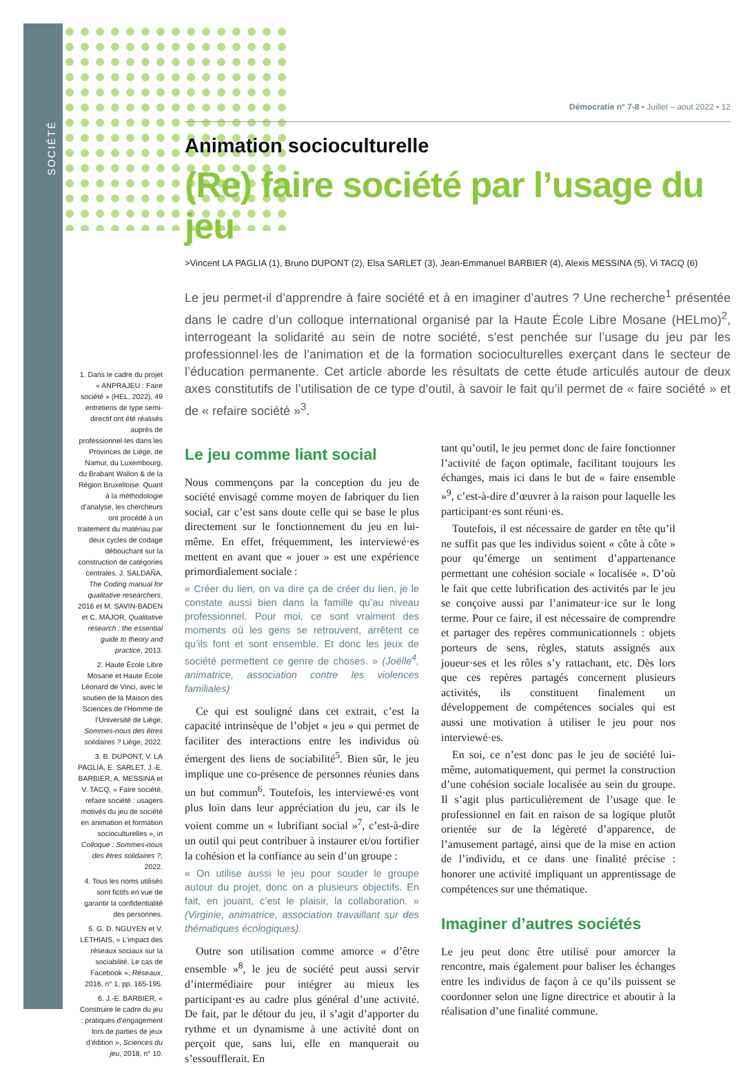SOCIÉTÉ
Démocratie n° 7-8 • Juillet – aout 2022 • 12
Animation socioculturelle
(Re) faire société par l’usage du jeu
>Vincent LA PAGLIA (1), Bruno DUPONT (2), Elsa SARLET (3), Jean-Emmanuel BARBIER (4), Alexis MESSINA (5), Vi TACQ (6)
Le jeu permet-il d’apprendre à faire société et à en imaginer d’autres ? Une recherche<sup>1</sup> présentée dans le cadre d’un colloque international organisé par la Haute École Libre Mosane (HELmo)<sup>2</sup>, interrogeant la solidarité au sein de notre société, s’est penchée sur l’usage du jeu par les professionnel·les de l’animation et de la formation socioculturelles exerçant dans le secteur de l’éducation permanente. Cet article aborde les résultats de cette étude articulés autour de deux axes constitutifs de l’utilisation de ce type d’outil, à savoir le fait qu’il permet de « faire société » et de « refaire société »<sup>3</sup>.
Le jeu comme liant social
Nous commençons par la conception du jeu de société envisagé comme moyen de fabriquer du lien social, car c’est sans doute celle qui se base le plus directement sur le fonctionnement du jeu en lui-même. En effet, fréquemment, les interviewé·es mettent en avant que « jouer » est une expérience primordialement sociale :
« Créer du lien, on va dire ça de créer du lien, je le constate aussi bien dans la famille qu’au niveau professionnel. Pour moi, ce sont vraiment des moments où les gens se retrouvent, arrêtent ce qu’ils font et sont ensemble. Et donc les jeux de société permettent ce genre de choses. » (Joëlle<sup>4</sup>, animatrice, association contre les violences familiales)
 Ce qui est souligné dans cet extrait, c’est la capacité intrinsèque de l’objet « jeu » qui permet de faciliter des interactions entre les individus où émergent des liens de sociabilité<sup>5</sup>. Bien sûr, le jeu implique une co-présence de personnes réunies dans un but commun<sup>6</sup>. Toutefois, les interviewé·es vont plus loin dans leur appréciation du jeu, car ils le voient comme un « lubrifiant social »<sup>7</sup>, c’est-à-dire un outil qui peut contribuer à instaurer et/ou fortifier la cohésion et la confiance au sein d’un groupe :
« On utilise aussi le jeu pour souder le groupe autour du projet, donc on a plusieurs objectifs. En fait, en jouant, c’est le plaisir, la collaboration. » (Virginie, animatrice, association travaillant sur des thématiques écologiques).
 Outre son utilisation comme amorce « d’être ensemble »<sup>8</sup>, le jeu de société peut aussi servir d’intermédiaire pour intégrer au mieux les participant·es au cadre plus général d’une activité. De fait, par le détour du jeu, il s’agit d’apporter du rythme et un dynamisme à une activité dont on perçoit que, sans lui, elle en manquerait ou s’essoufflerait. En
tant qu’outil, le jeu permet donc de faire fonctionner l’activité de façon optimale, facilitant toujours les échanges, mais ici dans le but de « faire ensemble »<sup>9</sup>, c’est-à-dire d’œuvrer à la raison pour laquelle les participant·es sont réuni·es.
 Toutefois, il est nécessaire de garder en tête qu’il ne suffit pas que les individus soient « côte à côte » pour qu’émerge un sentiment d’appartenance permettant une cohésion sociale « localisée ». D’où le fait que cette lubrification des activités par le jeu se conçoive aussi par l’animateur·ice sur le long terme. Pour ce faire, il est nécessaire de comprendre et partager des repères communicationnels : objets porteurs de sens, règles, statuts assignés aux joueur·ses et les rôles s’y rattachant, etc. Dès lors que ces repères partagés concernent plusieurs activités, ils constituent finalement un développement de compétences sociales qui est aussi une motivation à utiliser le jeu pour nos interviewé·es.
 En soi, ce n’est donc pas le jeu de société lui-même, automatiquement, qui permet la construction d’une cohésion sociale localisée au sein du groupe. Il s’agit plus particulièrement de l’usage que le professionnel en fait en raison de sa logique plutôt orientée sur de la légèreté d’apparence, de l’amusement partagé, ainsi que de la mise en action de l’individu, et ce dans une finalité précise : honorer une activité impliquant un apprentissage de compétences sur une thématique.
Imaginer d’autres sociétés
Le jeu peut donc être utilisé pour amorcer la rencontre, mais également pour baliser les échanges entre les individus de façon à ce qu’ils puissent se coordonner selon une ligne directrice et aboutir à la réalisation d’une finalité commune.
1. Dans le cadre du projet « ANPRAJEU : Faire société » (HEL, 2022), 49 entretiens de type semi-directif ont été réalisés auprès de professionnel·les dans les Provinces de Liège, de Namur, du Luxembourg, du Brabant Wallon & de la Région Bruxelloise. Quant à la méthodologie d’analyse, les chercheurs ont procédé à un traitement du matériau par deux cycles de codage débouchant sur la construction de catégories centrales. J. SALDAÑA, The Coding manual for qualitative researchers, 2016 et M. SAVIN-BADEN et C. MAJOR, Qualitative research : the essential guide to theory and practice, 2013.
2. Haute École Libre Mosane et Haute École Léonard de Vinci, avec le soutien de la Maison des Sciences de l’Homme de l’Université de Liège, Sommes-nous des êtres solidaires ? Liège, 2022.
3. B. DUPONT, V. LA PAGLIA, E. SARLET, J.-E. BARBIER, A. MESSINA et V. TACQ, « Faire société, refaire société : usagers motivés du jeu de société en animation et formation socioculturelles », in Colloque : Sommes-nous des êtres solidaires ?, 2022.
4. Tous les noms utilisés sont fictifs en vue de garantir la confidentialité des personnes.
5. G. D. NGUYEN et V. LETHIAIS, « L’impact des réseaux sociaux sur la sociabilité. Le cas de Facebook », Réseaux, 2016, n° 1, pp. 165-195.
6. J.-E. BARBIER, « Construire le cadre du jeu : pratiques d’engagement lors de parties de jeux d’édition », Sciences du jeu, 2018, n° 10.